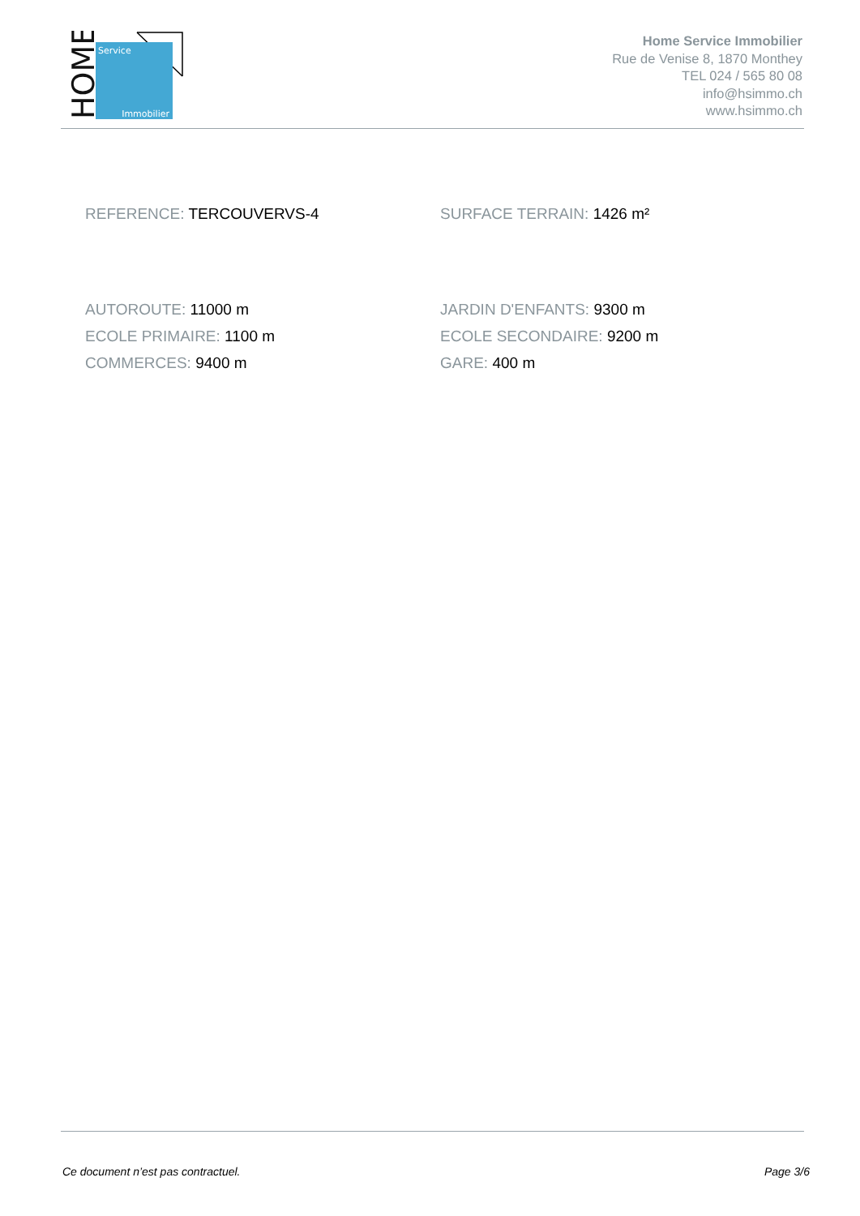Service
Immobilier
HOME
Home Service Immobilier
Rue de Venise 8, 1870 Monthey
TEL 024 / 565 80 08
info@hsimmo.ch
www.hsimmo.ch
REFERENCE: TERCOUVERVS-4 SURFACE TERRAIN: 1426 m²
AUTOROUTE: 11000 m
ECOLE PRIMAIRE: 1100 m
COMMERCES: 9400 m
JARDIN D'ENFANTS: 9300 m
ECOLE SECONDAIRE: 9200 m
GARE: 400 m
Ce document n’est pas contractuel. Page 3/6